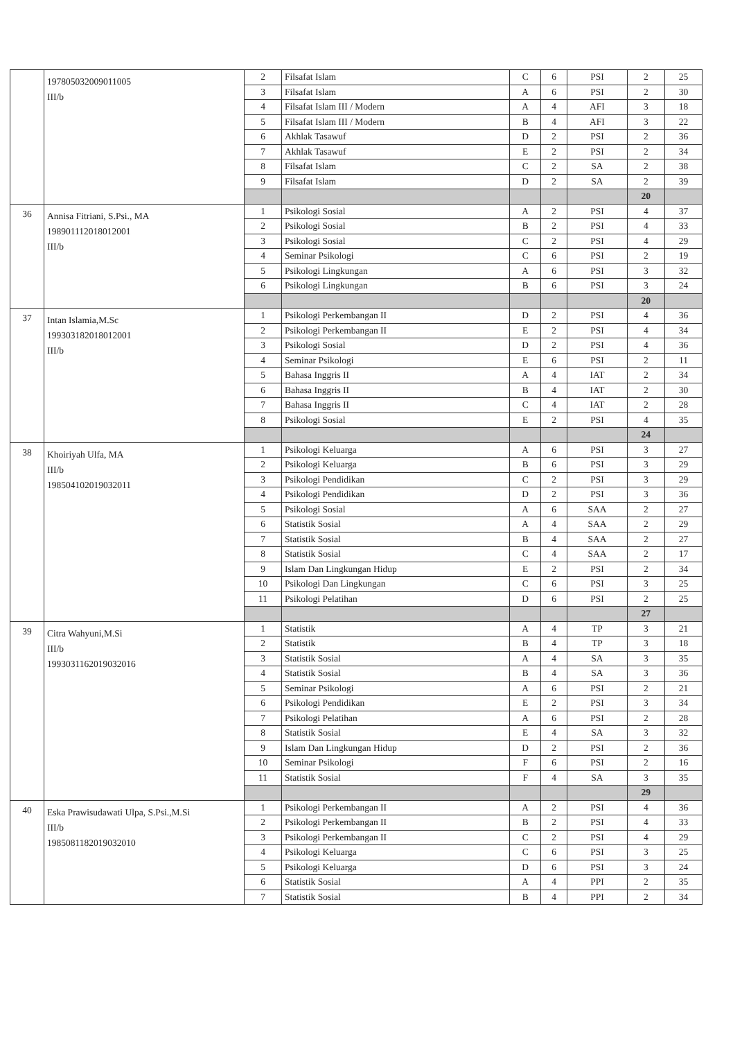| | 197805032009011005 III/b | 2 | Filsafat Islam | C | 6 | PSI | 2 | 25 |
| | | 3 | Filsafat Islam | A | 6 | PSI | 2 | 30 |
| | | 4 | Filsafat Islam III / Modern | A | 4 | AFI | 3 | 18 |
| | | 5 | Filsafat Islam III / Modern | B | 4 | AFI | 3 | 22 |
| | | 6 | Akhlak Tasawuf | D | 2 | PSI | 2 | 36 |
| | | 7 | Akhlak Tasawuf | E | 2 | PSI | 2 | 34 |
| | | 8 | Filsafat Islam | C | 2 | SA | 2 | 38 |
| | | 9 | Filsafat Islam | D | 2 | SA | 2 | 39 |
| | | | | | | | 20 | |
| 36 | Annisa Fitriani, S.Psi., MA 198901112018012001 III/b | 1 | Psikologi Sosial | A | 2 | PSI | 4 | 37 |
| | | 2 | Psikologi Sosial | B | 2 | PSI | 4 | 33 |
| | | 3 | Psikologi Sosial | C | 2 | PSI | 4 | 29 |
| | | 4 | Seminar Psikologi | C | 6 | PSI | 2 | 19 |
| | | 5 | Psikologi Lingkungan | A | 6 | PSI | 3 | 32 |
| | | 6 | Psikologi Lingkungan | B | 6 | PSI | 3 | 24 |
| | | | | | | | 20 | |
| 37 | Intan Islamia,M.Sc 199303182018012001 III/b | 1 | Psikologi Perkembangan II | D | 2 | PSI | 4 | 36 |
| | | 2 | Psikologi Perkembangan II | E | 2 | PSI | 4 | 34 |
| | | 3 | Psikologi Sosial | D | 2 | PSI | 4 | 36 |
| | | 4 | Seminar Psikologi | E | 6 | PSI | 2 | 11 |
| | | 5 | Bahasa Inggris II | A | 4 | IAT | 2 | 34 |
| | | 6 | Bahasa Inggris II | B | 4 | IAT | 2 | 30 |
| | | 7 | Bahasa Inggris II | C | 4 | IAT | 2 | 28 |
| | | 8 | Psikologi Sosial | E | 2 | PSI | 4 | 35 |
| | | | | | | | 24 | |
| 38 | Khoiriyah Ulfa, MA III/b 198504102019032011 | 1 | Psikologi Keluarga | A | 6 | PSI | 3 | 27 |
| | | 2 | Psikologi Keluarga | B | 6 | PSI | 3 | 29 |
| | | 3 | Psikologi Pendidikan | C | 2 | PSI | 3 | 29 |
| | | 4 | Psikologi Pendidikan | D | 2 | PSI | 3 | 36 |
| | | 5 | Psikologi Sosial | A | 6 | SAA | 2 | 27 |
| | | 6 | Statistik Sosial | A | 4 | SAA | 2 | 29 |
| | | 7 | Statistik Sosial | B | 4 | SAA | 2 | 27 |
| | | 8 | Statistik Sosial | C | 4 | SAA | 2 | 17 |
| | | 9 | Islam Dan Lingkungan Hidup | E | 2 | PSI | 2 | 34 |
| | | 10 | Psikologi Dan Lingkungan | C | 6 | PSI | 3 | 25 |
| | | 11 | Psikologi Pelatihan | D | 6 | PSI | 2 | 25 |
| | | | | | | | 27 | |
| 39 | Citra Wahyuni,M.Si III/b 199303116201903201​6 | 1 | Statistik | A | 4 | TP | 3 | 21 |
| | | 2 | Statistik | B | 4 | TP | 3 | 18 |
| | | 3 | Statistik Sosial | A | 4 | SA | 3 | 35 |
| | | 4 | Statistik Sosial | B | 4 | SA | 3 | 36 |
| | | 5 | Seminar Psikologi | A | 6 | PSI | 2 | 21 |
| | | 6 | Psikologi Pendidikan | E | 2 | PSI | 3 | 34 |
| | | 7 | Psikologi Pelatihan | A | 6 | PSI | 2 | 28 |
| | | 8 | Statistik Sosial | E | 4 | SA | 3 | 32 |
| | | 9 | Islam Dan Lingkungan Hidup | D | 2 | PSI | 2 | 36 |
| | | 10 | Seminar Psikologi | F | 6 | PSI | 2 | 16 |
| | | 11 | Statistik Sosial | F | 4 | SA | 3 | 35 |
| | | | | | | | 29 | |
| 40 | Eska Prawisudawati Ulpa, S.Psi.,M.Si III/b 198508118201903201​0 | 1 | Psikologi Perkembangan II | A | 2 | PSI | 4 | 36 |
| | | 2 | Psikologi Perkembangan II | B | 2 | PSI | 4 | 33 |
| | | 3 | Psikologi Perkembangan II | C | 2 | PSI | 4 | 29 |
| | | 4 | Psikologi Keluarga | C | 6 | PSI | 3 | 25 |
| | | 5 | Psikologi Keluarga | D | 6 | PSI | 3 | 24 |
| | | 6 | Statistik Sosial | A | 4 | PPI | 2 | 35 |
| | | 7 | Statistik Sosial | B | 4 | PPI | 2 | 34 |